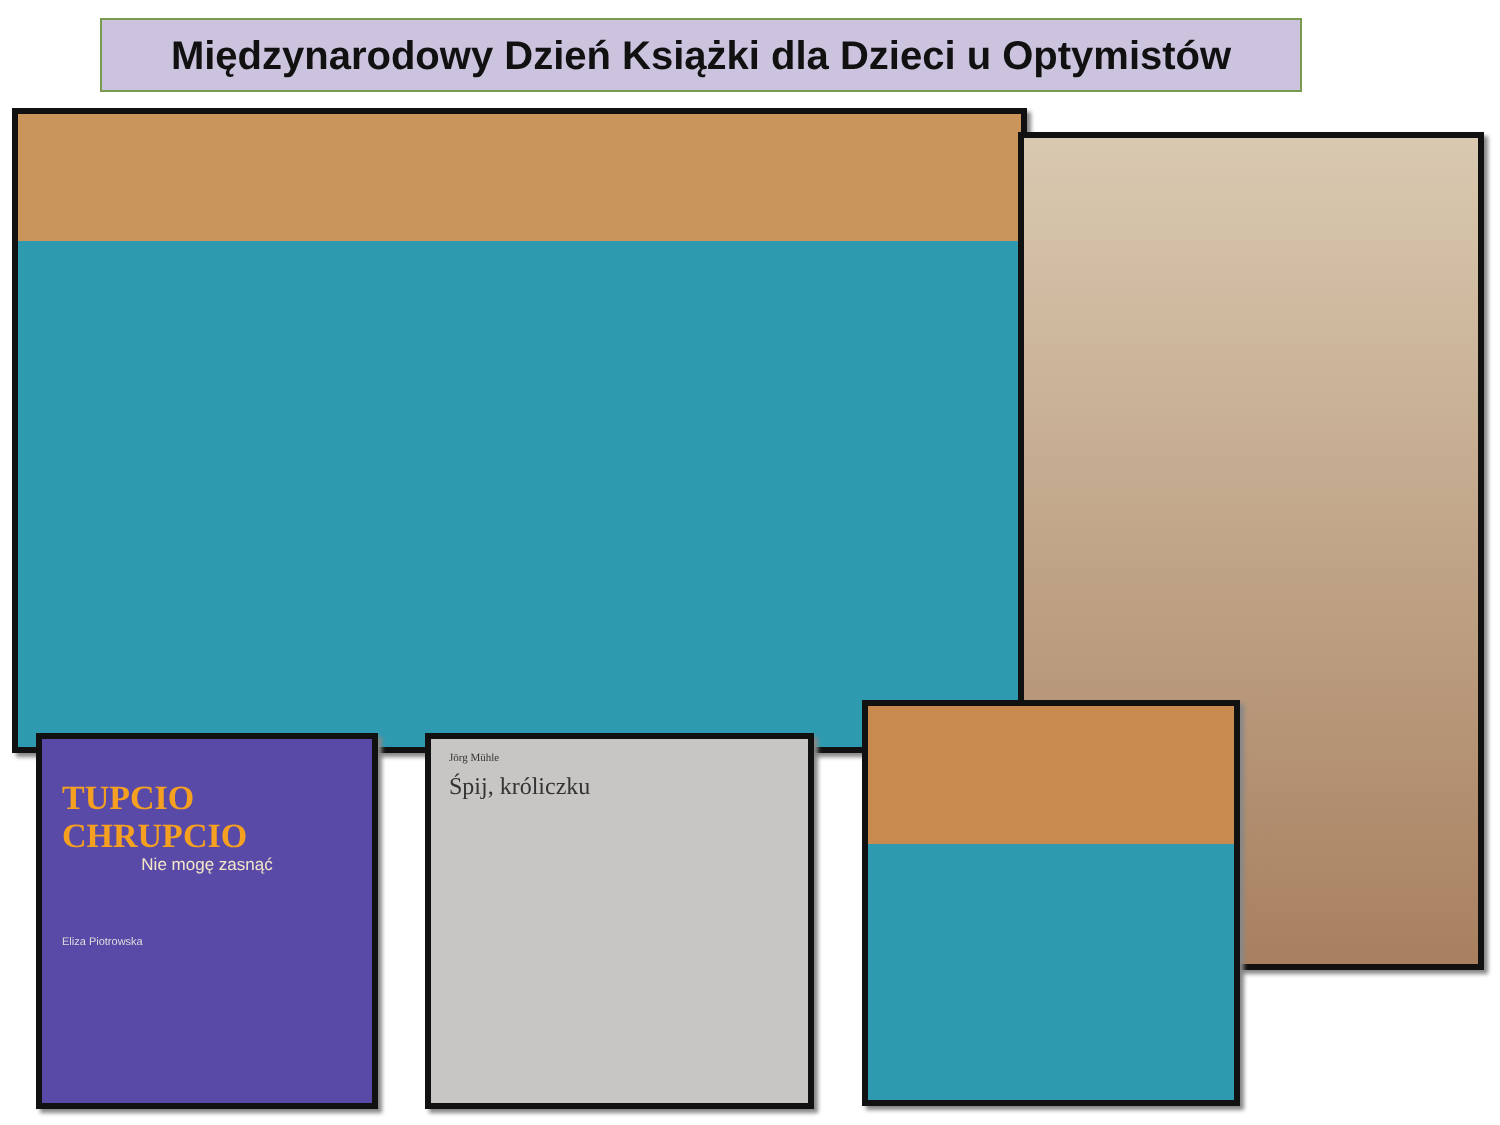Międzynarodowy Dzień Książki dla Dzieci u Optymistów
TUPCIO CHRUPCIO
Nie mogę zasnąć
Eliza Piotrowska
Jörg Mühle
Śpij, króliczku